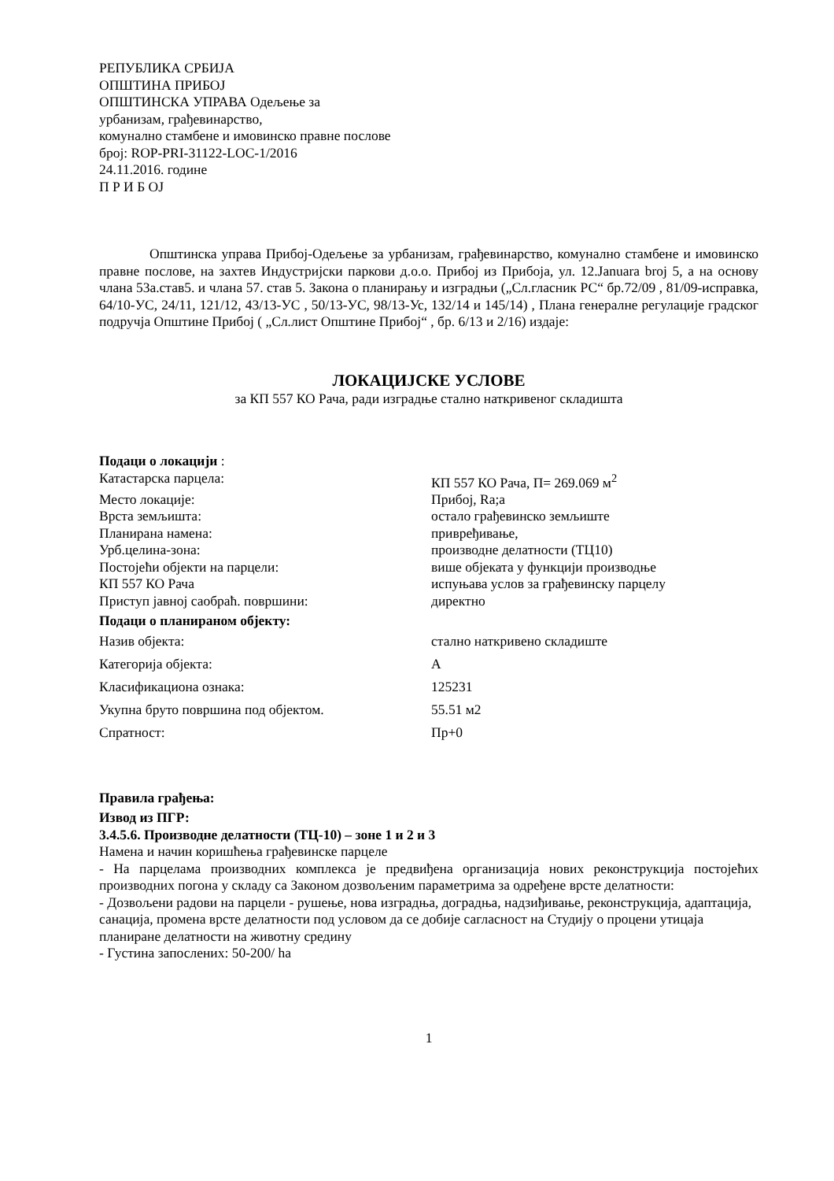РЕПУБЛИКА СРБИЈА
ОПШТИНА ПРИБОЈ
ОПШТИНСКА УПРАВА Одељење за
урбанизам, грађевинарство,
комунално стамбене и имовинско правне послове
број: ROP-PRI-31122-LOC-1/2016
24.11.2016. године
П Р И Б ОЈ
Општинска управа Прибој-Одељење за урбанизам, грађевинарство, комунално стамбене и имовинско правне послове, на захтев Индустријски паркови д.о.о. Прибој из Прибоја, ул. 12.Januara broj 5, а на основу члана 53а.став5. и члана 57. став 5. Закона о планирању и изградњи („Сл.гласник РС“ бр.72/09 , 81/09-исправка, 64/10-УС, 24/11, 121/12, 43/13-УС , 50/13-УС, 98/13-Ус, 132/14 и 145/14) , Плана генералне регулације градског подручја Општине Прибој ( „Сл.лист Општине Прибој“ , бр. 6/13 и 2/16) издаје:
ЛОКАЦИЈСКЕ УСЛОВЕ
за КП 557 КО Рача, ради изградње стално наткривеног складишта
Подаци о локацији :
Катастарска парцела: КП 557 КО Рача, П= 269.069 м<sup>2</sup>
Место локације: Прибој, Ra;a
Врста земљишта: остало грађевинско земљиште
Планирана намена: привређивање,
Урб.целина-зона: производне делатности (ТЦ10)
Постојећи објекти на парцели: више објеката у функцији производње
КП 557 КО Рача испуњава услов за грађевинску парцелу
Приступ јавној саобраћ. површини: директно
Подаци о планираном објекту:
Назив објекта: стално наткривено складиште
Категорија објекта: А
Класификациона ознака: 125231
Укупна бруто површина под објектом. 55.51 м2
Спратност: Пр+0
Правила грађења:
Извод из ПГР:
3.4.5.6. Производне делатности (ТЦ-10) – зоне 1 и 2 и 3
Намена и начин коришћења грађевинске парцеле
- На парцелама производних комплекса је предвиђена организација нових реконструкција постојећих производних погона у складу са Законом дозвољеним параметрима за одређене врсте делатности:
- Дозвољени радови на парцели - рушење, нова изградња, доградња, надзиђивање, реконструкција, адаптација, санација, промена врсте делатности под условом да се добије сагласност на Студију о процени утицаја планиране делатности на животну средину
- Густина запослених: 50-200/ ha
1